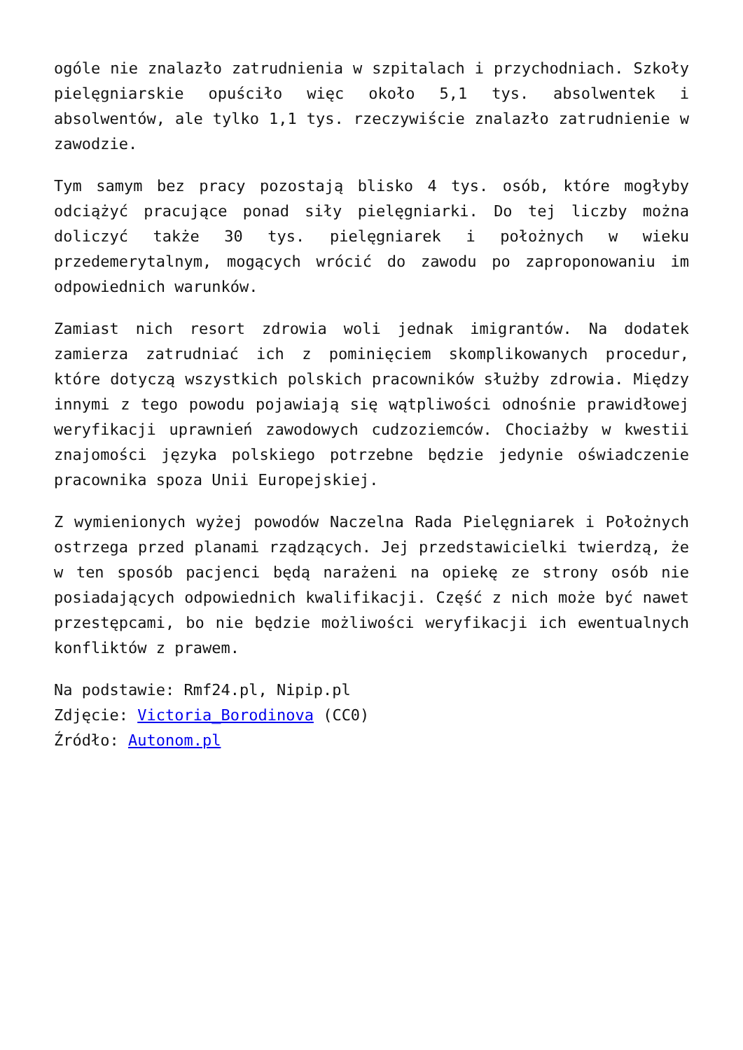ogóle nie znalazło zatrudnienia w szpitalach i przychodniach. Szkoły pielęgniarskie opuściło więc około 5,1 tys. absolwentek i absolwentów, ale tylko 1,1 tys. rzeczywiście znalazło zatrudnienie w zawodzie.
Tym samym bez pracy pozostają blisko 4 tys. osób, które mogłyby odciążyć pracujące ponad siły pielęgniarki. Do tej liczby można doliczyć także 30 tys. pielęgniarek i położnych w wieku przedemerytalnym, mogących wrócić do zawodu po zaproponowaniu im odpowiednich warunków.
Zamiast nich resort zdrowia woli jednak imigrantów. Na dodatek zamierza zatrudniać ich z pominięciem skomplikowanych procedur, które dotyczą wszystkich polskich pracowników służby zdrowia. Między innymi z tego powodu pojawiają się wątpliwości odnośnie prawidłowej weryfikacji uprawnień zawodowych cudzoziemców. Chociażby w kwestii znajomości języka polskiego potrzebne będzie jedynie oświadczenie pracownika spoza Unii Europejskiej.
Z wymienionych wyżej powodów Naczelna Rada Pielęgniarek i Położnych ostrzega przed planami rządzących. Jej przedstawicielki twierdzą, że w ten sposób pacjenci będą narażeni na opiekę ze strony osób nie posiadających odpowiednich kwalifikacji. Część z nich może być nawet przestępcami, bo nie będzie możliwości weryfikacji ich ewentualnych konfliktów z prawem.
Na podstawie: Rmf24.pl, Nipip.pl
Zdjęcie: Victoria_Borodinova (CC0)
Źródło: Autonom.pl